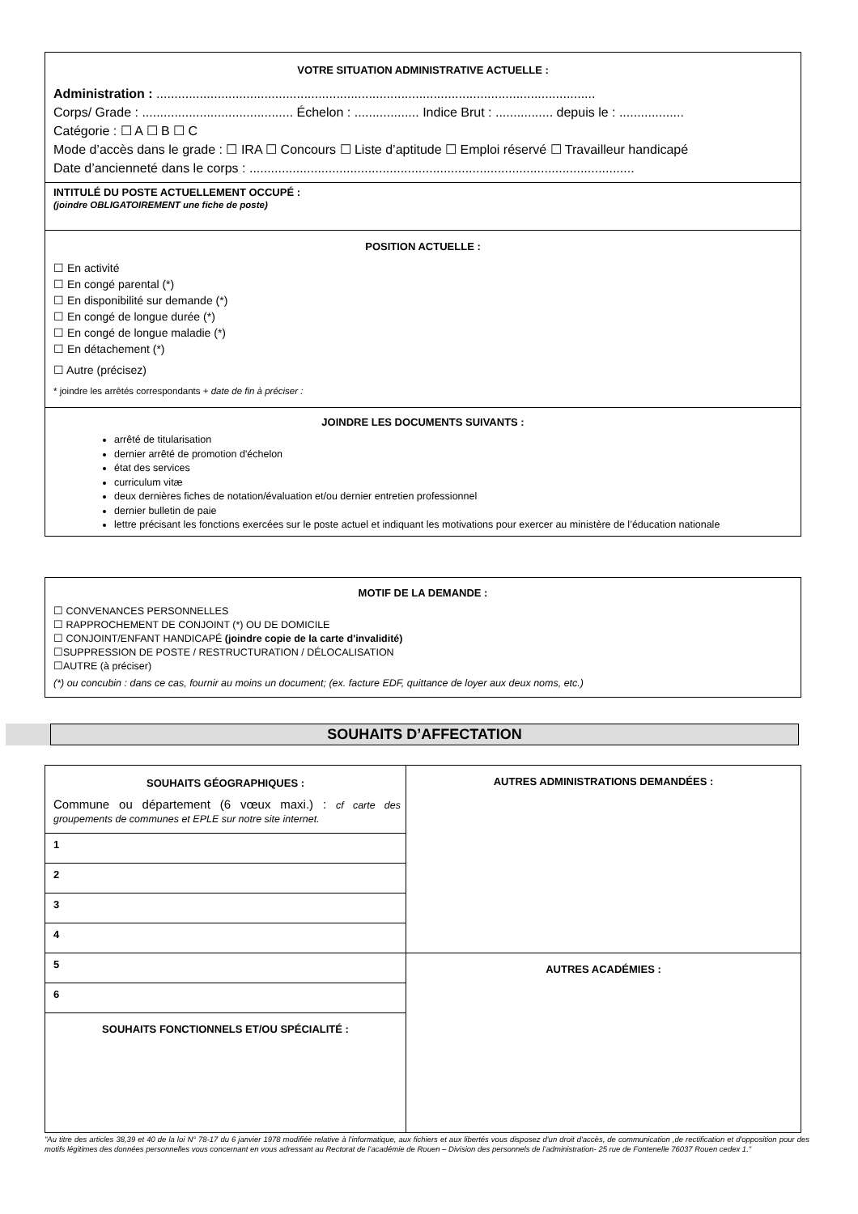VOTRE SITUATION ADMINISTRATIVE ACTUELLE :
Administration : ..........................................................................................................................
Corps/ Grade : .......................................... Échelon : .................. Indice Brut : ................ depuis le : ..................
Catégorie : ☐ A ☐ B ☐ C
Mode d’accès dans le grade : ☐ IRA ☐ Concours ☐ Liste d’aptitude ☐ Emploi réservé ☐ Travailleur handicapé
Date d’ancienneté dans le corps : ...........................................................................................................
INTITULÉ DU POSTE ACTUELLEMENT OCCUPÉ :
(joindre OBLIGATOIREMENT une fiche de poste)
POSITION ACTUELLE :
☐ En activité
☐ En congé parental (*)
☐ En disponibilité sur demande (*)
☐ En congé de longue durée (*)
☐ En congé de longue maladie (*)
☐ En détachement (*)
☐ Autre (précisez)
* joindre les arrêtés correspondants + date de fin à préciser :
JOINDRE LES DOCUMENTS SUIVANTS :
arrêté de titularisation
dernier arrêté de promotion d'échelon
état des services
curriculum vitæ
deux dernières fiches de notation/évaluation et/ou dernier entretien professionnel
dernier bulletin de paie
lettre précisant les fonctions exercées sur le poste actuel et indiquant les motivations pour exercer au ministère de l’éducation nationale
MOTIF DE LA DEMANDE :
☐ CONVENANCES PERSONNELLES
☐ RAPPROCHEMENT DE CONJOINT (*) OU DE DOMICILE
☐ CONJOINT/ENFANT HANDICAPÉ (joindre copie de la carte d'invalidité)
☐SUPPRESSION DE POSTE / RESTRUCTURATION / DÉLOCALISATION
☐AUTRE (à préciser)
(*) ou concubin : dans ce cas, fournir au moins un document; (ex. facture EDF, quittance de loyer aux deux noms, etc.)
SOUHAITS D’AFFECTATION
| SOUHAITS GÉOGRAPHIQUES : Commune ou département (6 vœux maxi.) : cf carte des groupements de communes et EPLE sur notre site internet. | AUTRES ADMINISTRATIONS DEMANDÉES : |
| 1 | |
| 2 | |
| 3 | |
| 4 | |
| 5 | AUTRES ACADÉMIES : |
| 6 | |
| SOUHAITS FONCTIONNELS ET/OU SPÉCIALITÉ : | |
"Au titre des articles 38,39 et 40 de la loi N° 78-17 du 6 janvier 1978 modifiée relative à l'informatique, aux fichiers et aux libertés vous disposez d'un droit d'accès, de communication ,de rectification et d'opposition pour des motifs légitimes des données personnelles vous concernant en vous adressant au Rectorat de l’académie de Rouen – Division des personnels de l’administration- 25 rue de Fontenelle 76037 Rouen cedex 1."